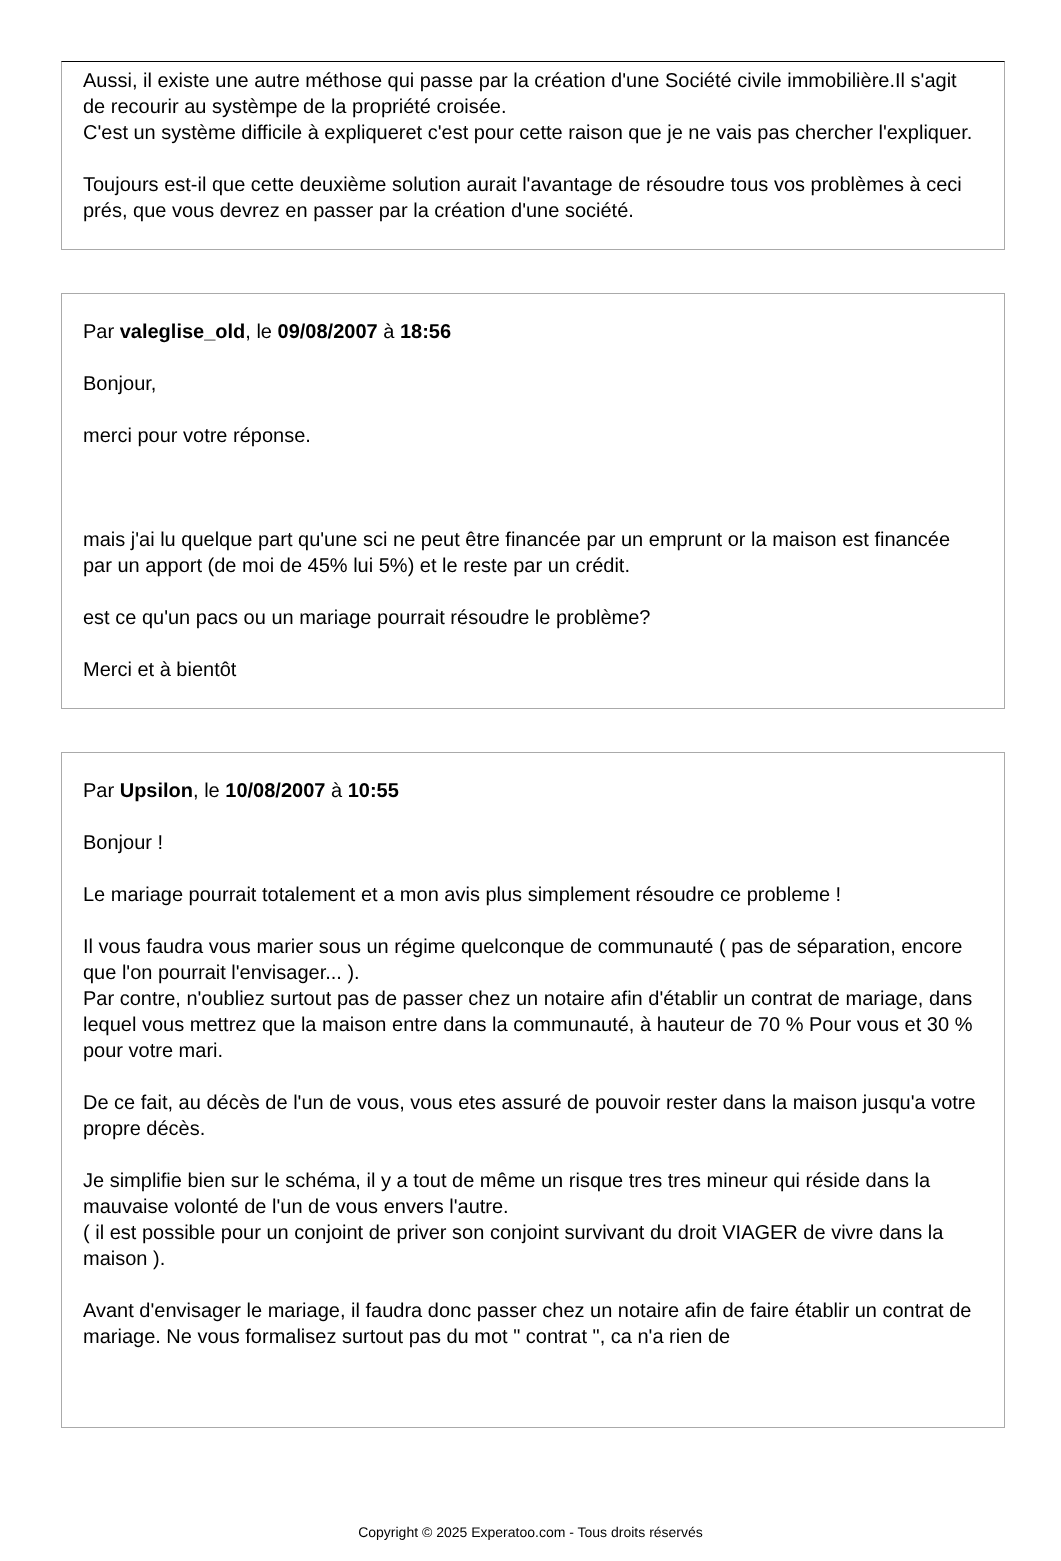Aussi, il existe une autre méthose qui passe par la création d'une Société civile immobilière.Il s'agit de recourir au systèmpe de la propriété croisée.
C'est un système difficile à expliqueret c'est pour cette raison que je ne vais pas chercher l'expliquer.
Toujours est-il que cette deuxième solution aurait l'avantage de résoudre tous vos problèmes à ceci prés, que vous devrez en passer par la création d'une société.
Par valeglise_old, le 09/08/2007 à 18:56
Bonjour,
merci pour votre réponse.
mais j'ai lu quelque part qu'une sci ne peut être financée par un emprunt or la maison est financée par un apport (de moi de 45% lui 5%) et le reste par un crédit.
est ce qu'un pacs ou un mariage pourrait résoudre le problème?
Merci et à bientôt
Par Upsilon, le 10/08/2007 à 10:55
Bonjour !
Le mariage pourrait totalement et a mon avis plus simplement résoudre ce probleme !
Il vous faudra vous marier sous un régime quelconque de communauté ( pas de séparation, encore que l'on pourrait l'envisager... ).
Par contre, n'oubliez surtout pas de passer chez un notaire afin d'établir un contrat de mariage, dans lequel vous mettrez que la maison entre dans la communauté, à hauteur de 70 % Pour vous et 30 % pour votre mari.
De ce fait, au décès de l'un de vous, vous etes assuré de pouvoir rester dans la maison jusqu'a votre propre décès.
Je simplifie bien sur le schéma, il y a tout de même un risque tres tres mineur qui réside dans la mauvaise volonté de l'un de vous envers l'autre.
( il est possible pour un conjoint de priver son conjoint survivant du droit VIAGER de vivre dans la maison ).
Avant d'envisager le mariage, il faudra donc passer chez un notaire afin de faire établir un contrat de mariage. Ne vous formalisez surtout pas du mot " contrat ", ca n'a rien de
Copyright © 2025 Experatoo.com - Tous droits réservés